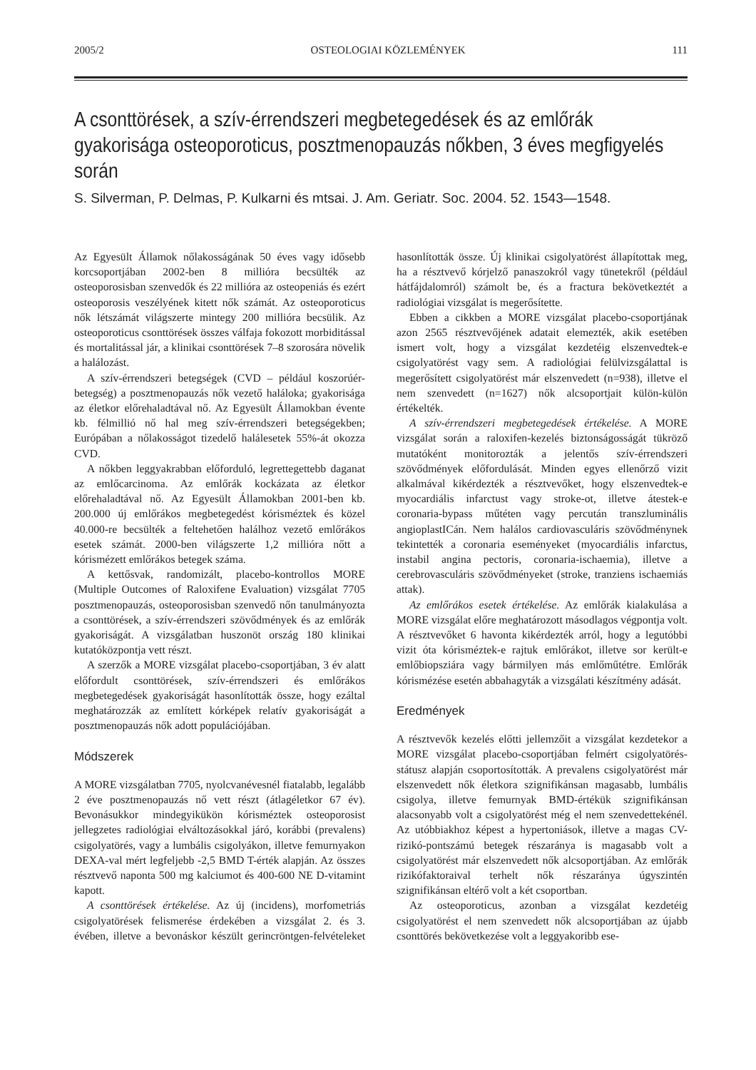2005/2 OSTEOLOGIAI KÖZLEMÉNYEK 111
A csonttörések, a szív-érrendszeri megbetegedések és az emlőrák gyakorisága osteoporoticus, posztmenopauzás nőkben, 3 éves megfigyelés során
S. Silverman, P. Delmas, P. Kulkarni és mtsai. J. Am. Geriatr. Soc. 2004. 52. 1543—1548.
Az Egyesült Államok nőlakosságának 50 éves vagy idősebb korcsoportjában 2002-ben 8 millióra becsülték az osteoporosisban szenvedők és 22 millióra az osteopeniás és ezért osteoporosis veszélyének kitett nők számát. Az osteoporoticus nők létszámát világszerte mintegy 200 millióra becsülik. Az osteoporoticus csonttörések összes válfaja fokozott morbiditással és mortalitással jár, a klinikai csonttörések 7–8 szorosára növelik a halálozást.
A szív-érrendszeri betegségek (CVD – például koszorúér-betegség) a posztmenopauzás nők vezető haláloka; gyakorisága az életkor előrehaladtával nő. Az Egyesült Államokban évente kb. félmillió nő hal meg szív-érrendszeri betegségekben; Európában a nőlakosságot tizedelő halálesetek 55%-át okozza CVD.
A nőkben leggyakrabban előforduló, legrettegettebb daganat az emlőcarcinoma. Az emlőrák kockázata az életkor előrehaladtával nő. Az Egyesült Államokban 2001-ben kb. 200.000 új emlőrákos megbetegedést kórisméztek és közel 40.000-re becsülték a feltehetően halálhoz vezető emlőrákos esetek számát. 2000-ben világszerte 1,2 millióra nőtt a kórismézett emlőrákos betegek száma.
A kettősvak, randomizált, placebo-kontrollos MORE (Multiple Outcomes of Raloxifene Evaluation) vizsgálat 7705 posztmenopauzás, osteoporosisban szenvedő nőn tanulmányozta a csonttörések, a szív-érrendszeri szövődmények és az emlőrák gyakoriságát. A vizsgálatban huszonöt ország 180 klinikai kutatóközpontja vett részt.
A szerzők a MORE vizsgálat placebo-csoportjában, 3 év alatt előfordult csonttörések, szív-érrendszeri és emlőrákos megbetegedések gyakoriságát hasonlították össze, hogy ezáltal meghatározzák az említett kórképek relatív gyakoriságát a posztmenopauzás nők adott populációjában.
Módszerek
A MORE vizsgálatban 7705, nyolcvanévesnél fiatalabb, legalább 2 éve posztmenopauzás nő vett részt (átlagéletkor 67 év). Bevonásukkor mindegyikükön kórisméztek osteoporosist jellegzetes radiológiai elváltozásokkal járó, korábbi (prevalens) csigolyatörés, vagy a lumbális csigolyákon, illetve femurnyakon DEXA-val mért legfeljebb -2,5 BMD T-érték alapján. Az összes résztvevő naponta 500 mg kalciumot és 400-600 NE D-vitamint kapott.
A csonttörések értékelése. Az új (incidens), morfometriás csigolyatörések felismerése érdekében a vizsgálat 2. és 3. évében, illetve a bevonáskor készült gerincröntgen-felvételeket hasonlították össze. Új klinikai csigolyatörést állapítottak meg, ha a résztvevő kórjelző panaszokról vagy tünetekről (például hátfájdalomról) számolt be, és a fractura bekövetkeztét a radiológiai vizsgálat is megerősítette.
Ebben a cikkben a MORE vizsgálat placebo-csoportjának azon 2565 résztvevőjének adatait elemezték, akik esetében ismert volt, hogy a vizsgálat kezdetéig elszenvedtek-e csigolyatörést vagy sem. A radiológiai felülvizsgálattal is megerősített csigolyatörést már elszenvedett (n=938), illetve el nem szenvedett (n=1627) nők alcsoportjait külön-külön értékelték.
A szív-érrendszeri megbetegedések értékelése. A MORE vizsgálat során a raloxifen-kezelés biztonságosságát tükröző mutatóként monitorozták a jelentős szív-érrendszeri szövődmények előfordulását. Minden egyes ellenőrző vizit alkalmával kikérdezték a résztvevőket, hogy elszenvedtek-e myocardiális infarctust vagy stroke-ot, illetve átestek-e coronaria-bypass műtéten vagy percután transzluminális angioplastICán. Nem halálos cardiovasculáris szövődménynek tekintették a coronaria eseményeket (myocardiális infarctus, instabil angina pectoris, coronaria-ischaemia), illetve a cerebrovasculáris szövődményeket (stroke, tranziens ischaemiás attak).
Az emlőrákos esetek értékelése. Az emlőrák kialakulása a MORE vizsgálat előre meghatározott másodlagos végpontja volt. A résztvevőket 6 havonta kikérdezték arról, hogy a legutóbbi vizit óta kórisméztek-e rajtuk emlőrákot, illetve sor került-e emlőbiopsziára vagy bármilyen más emlőműtétre. Emlőrák kórismézése esetén abbahagyták a vizsgálati készítmény adását.
Eredmények
A résztvevők kezelés előtti jellemzőit a vizsgálat kezdetekor a MORE vizsgálat placebo-csoportjában felmért csigolyatörés-státusz alapján csoportosították. A prevalens csigolyatörést már elszenvedett nők életkora szignifikánsan magasabb, lumbális csigolya, illetve femurnyak BMD-értékük szignifikánsan alacsonyabb volt a csigolyatörést még el nem szenvedettekénél. Az utóbbiakhoz képest a hypertoniások, illetve a magas CV-rizikó-pontszámú betegek részaránya is magasabb volt a csigolyatörést már elszenvedett nők alcsoportjában. Az emlőrák rizikófaktoraival terhelt nők részaránya úgyszintén szignifikánsan eltérő volt a két csoportban.
Az osteoporoticus, azonban a vizsgálat kezdetéig csigolyatörést el nem szenvedett nők alcsoportjában az újabb csonttörés bekövetkezése volt a leggyakoribb ese-